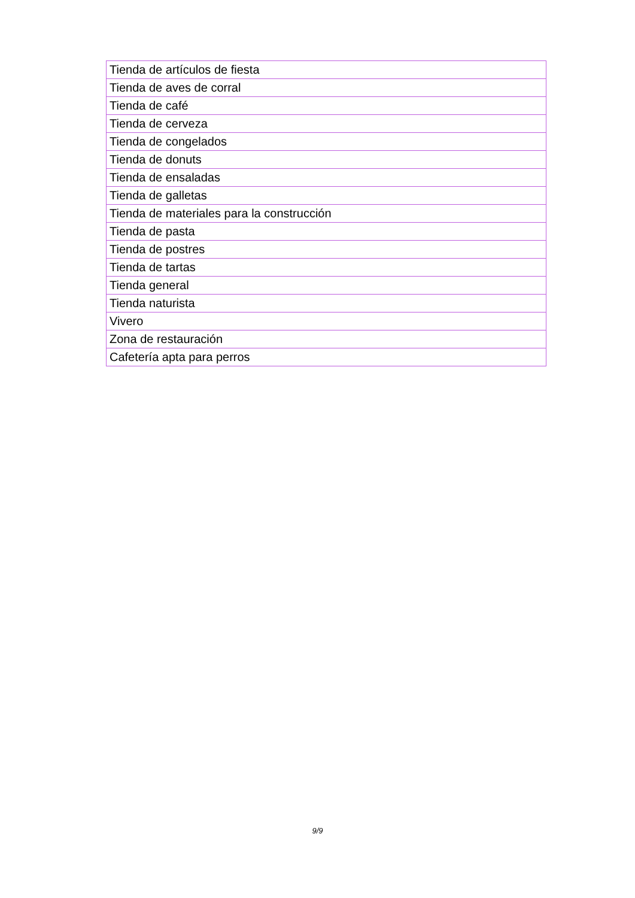| Tienda de artículos de fiesta |
| Tienda de aves de corral |
| Tienda de café |
| Tienda de cerveza |
| Tienda de congelados |
| Tienda de donuts |
| Tienda de ensaladas |
| Tienda de galletas |
| Tienda de materiales para la construcción |
| Tienda de pasta |
| Tienda de postres |
| Tienda de tartas |
| Tienda general |
| Tienda naturista |
| Vivero |
| Zona de restauración |
| Cafetería apta para perros |
9/9